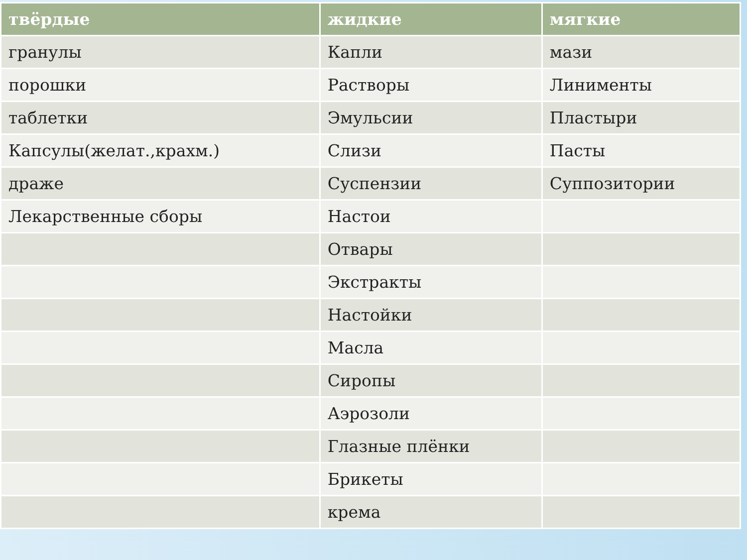| твёрдые | жидкие | мягкие |
| --- | --- | --- |
| гранулы | Капли | мази |
| порошки | Растворы | Линименты |
| таблетки | Эмульсии | Пластыри |
| Капсулы(желат.,крахм.) | Слизи | Пасты |
| драже | Суспензии | Суппозитории |
| Лекарственные сборы | Настои | |
| | Отвары | |
| | Экстракты | |
| | Настойки | |
| | Масла | |
| | Сиропы | |
| | Аэрозоли | |
| | Глазные плёнки | |
| | Брикеты | |
| | крема | |